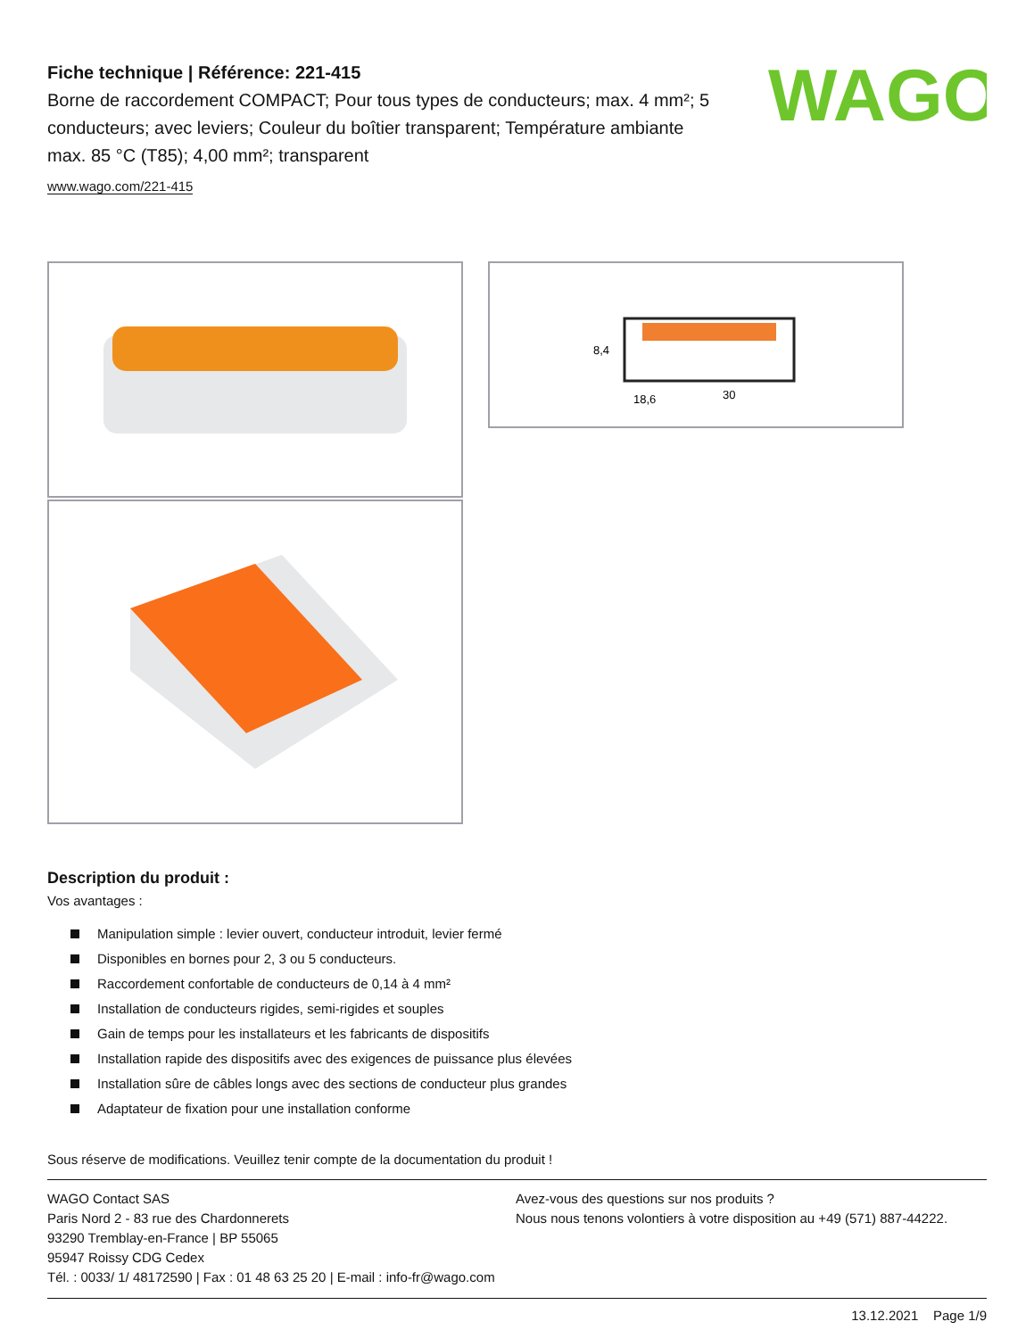Fiche technique | Référence: 221-415
Borne de raccordement COMPACT; Pour tous types de conducteurs; max. 4 mm²; 5 conducteurs; avec leviers; Couleur du boîtier transparent; Température ambiante max. 85 °C (T85); 4,00 mm²; transparent
www.wago.com/221-415
WAGO
8,4
18,6
30
Description du produit :
Vos avantages :
Manipulation simple : levier ouvert, conducteur introduit, levier fermé
Disponibles en bornes pour 2, 3 ou 5 conducteurs.
Raccordement confortable de conducteurs de 0,14 à 4 mm²
Installation de conducteurs rigides, semi-rigides et souples
Gain de temps pour les installateurs et les fabricants de dispositifs
Installation rapide des dispositifs avec des exigences de puissance plus élevées
Installation sûre de câbles longs avec des sections de conducteur plus grandes
Adaptateur de fixation pour une installation conforme
Sous réserve de modifications. Veuillez tenir compte de la documentation du produit !
WAGO Contact SAS
Paris Nord 2 - 83 rue des Chardonnerets
93290 Tremblay-en-France | BP 55065
95947 Roissy CDG Cedex
Tél. : 0033/ 1/ 48172590 | Fax : 01 48 63 25 20 | E-mail : info-fr@wago.com
Avez-vous des questions sur nos produits ?
Nous nous tenons volontiers à votre disposition au +49 (571) 887-44222.
13.12.2021 Page 1/9